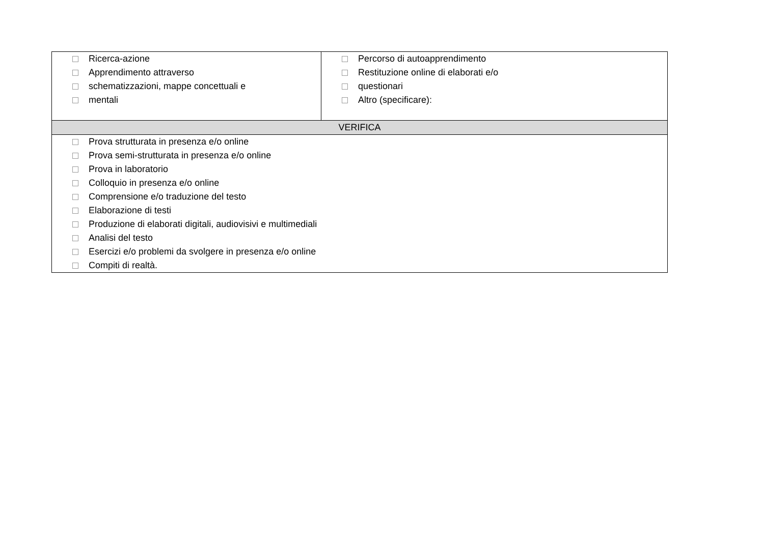| Ricerca-azione Apprendimento attraverso schematizzazioni, mappe concettuali e mentali | Percorso di autoapprendimento Restituzione online di elaborati e/o questionari Altro (specificare): |
| VERIFICA | |
| Prova strutturata in presenza e/o online Prova semi-strutturata in presenza e/o online Prova in laboratorio Colloquio in presenza e/o online Comprensione e/o traduzione del testo Elaborazione di testi Produzione di elaborati digitali, audiovisivi e multimediali Analisi del testo Esercizi e/o problemi da svolgere in presenza e/o online Compiti di realtà. | |